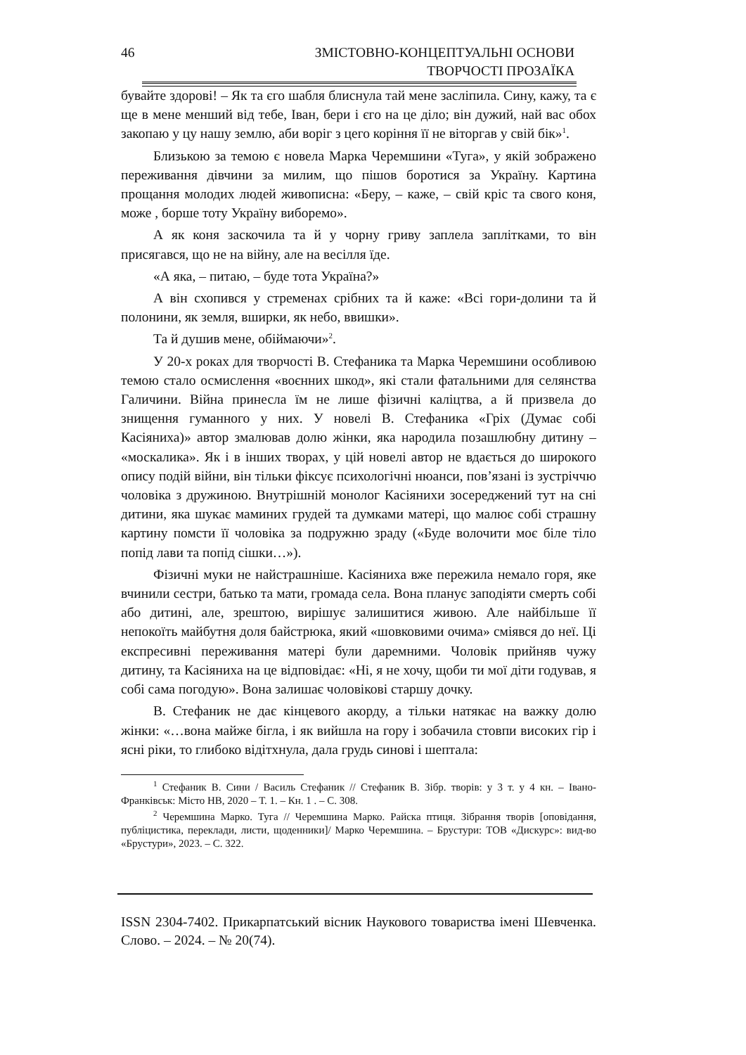46
ЗМІСТОВНО-КОНЦЕПТУАЛЬНІ ОСНОВИ
ТВОРЧОСТІ ПРОЗАЇКА
бувайте здорові! – Як та єго шабля блиснула тай мене засліпила. Сину, кажу, та є ще в мене менший від тебе, Іван, бери і єго на це діло; він дужий, най вас обох закопаю у цу нашу землю, аби воріг з цего коріння її не віторгав у свій бік»<sup>1</sup>.
Близькою за темою є новела Марка Черемшини «Туга», у якій зображено переживання дівчини за милим, що пішов боротися за Україну. Картина прощання молодих людей живописна: «Беру, – каже, – свій кріс та свого коня, може , борше тоту Україну виборемо».
А як коня заскочила та й у чорну гриву заплела заплітками, то він присягався, що не на війну, але на весілля їде.
«А яка, – питаю, – буде тота Україна?»
А він схопився у стременах срібних та й каже: «Всі гори-долини та й полонини, як земля, вширки, як небо, ввишки».
Та й душив мене, обіймаючи»<sup>2</sup>.
У 20-х роках для творчості В. Стефаника та Марка Черемшини особливою темою стало осмислення «воєнних шкод», які стали фатальними для селянства Галичини. Війна принесла їм не лише фізичні каліцтва, а й призвела до знищення гуманного у них. У новелі В. Стефаника «Гріх (Думає собі Касіяниха)» автор змалював долю жінки, яка народила позашлюбну дитину – «москалика». Як і в інших творах, у цій новелі автор не вдається до широкого опису подій війни, він тільки фіксує психологічні нюанси, пов’язані із зустріччю чоловіка з дружиною. Внутрішній монолог Касіянихи зосереджений тут на сні дитини, яка шукає маминих грудей та думками матері, що малює собі страшну картину помсти її чоловіка за подружню зраду («Буде волочити моє біле тіло попід лави та попід сішки…»).
Фізичні муки не найстрашніше. Касіяниха вже пережила немало горя, яке вчинили сестри, батько та мати, громада села. Вона планує заподіяти смерть собі або дитині, але, зрештою, вирішує залишитися живою. Але найбільше її непокоїть майбутня доля байстрюка, який «шовковими очима» сміявся до неї. Ці експресивні переживання матері були даремними. Чоловік прийняв чужу дитину, та Касіяниха на це відповідає: «Ні, я не хочу, щоби ти мої діти годував, я собі сама погодую». Вона залишає чоловікові старшу дочку.
В. Стефаник не дає кінцевого акорду, а тільки натякає на важку долю жінки: «…вона майже бігла, і як вийшла на гору і зобачила стовпи високих гір і ясні ріки, то глибоко відітхнула, дала грудь синові і шептала:
<sup>1</sup> Стефаник В. Сини / Василь Стефаник // Стефаник В. Зібр. творів: у 3 т. у 4 кн. – Івано-Франківськ: Місто НВ, 2020 – Т. 1. – Кн. 1 . – С. 308.
<sup>2</sup> Черемшина Марко. Туга // Черемшина Марко. Райска птиця. Зібрання творів [оповідання, публіцистика, переклади, листи, щоденники]/ Марко Черемшина. – Брустури: ТОВ «Дискурс»: вид-во «Брустури», 2023. – С. 322.
ISSN 2304-7402. Прикарпатський вісник Наукового товариства імені Шевченка. Слово. – 2024. – № 20(74).